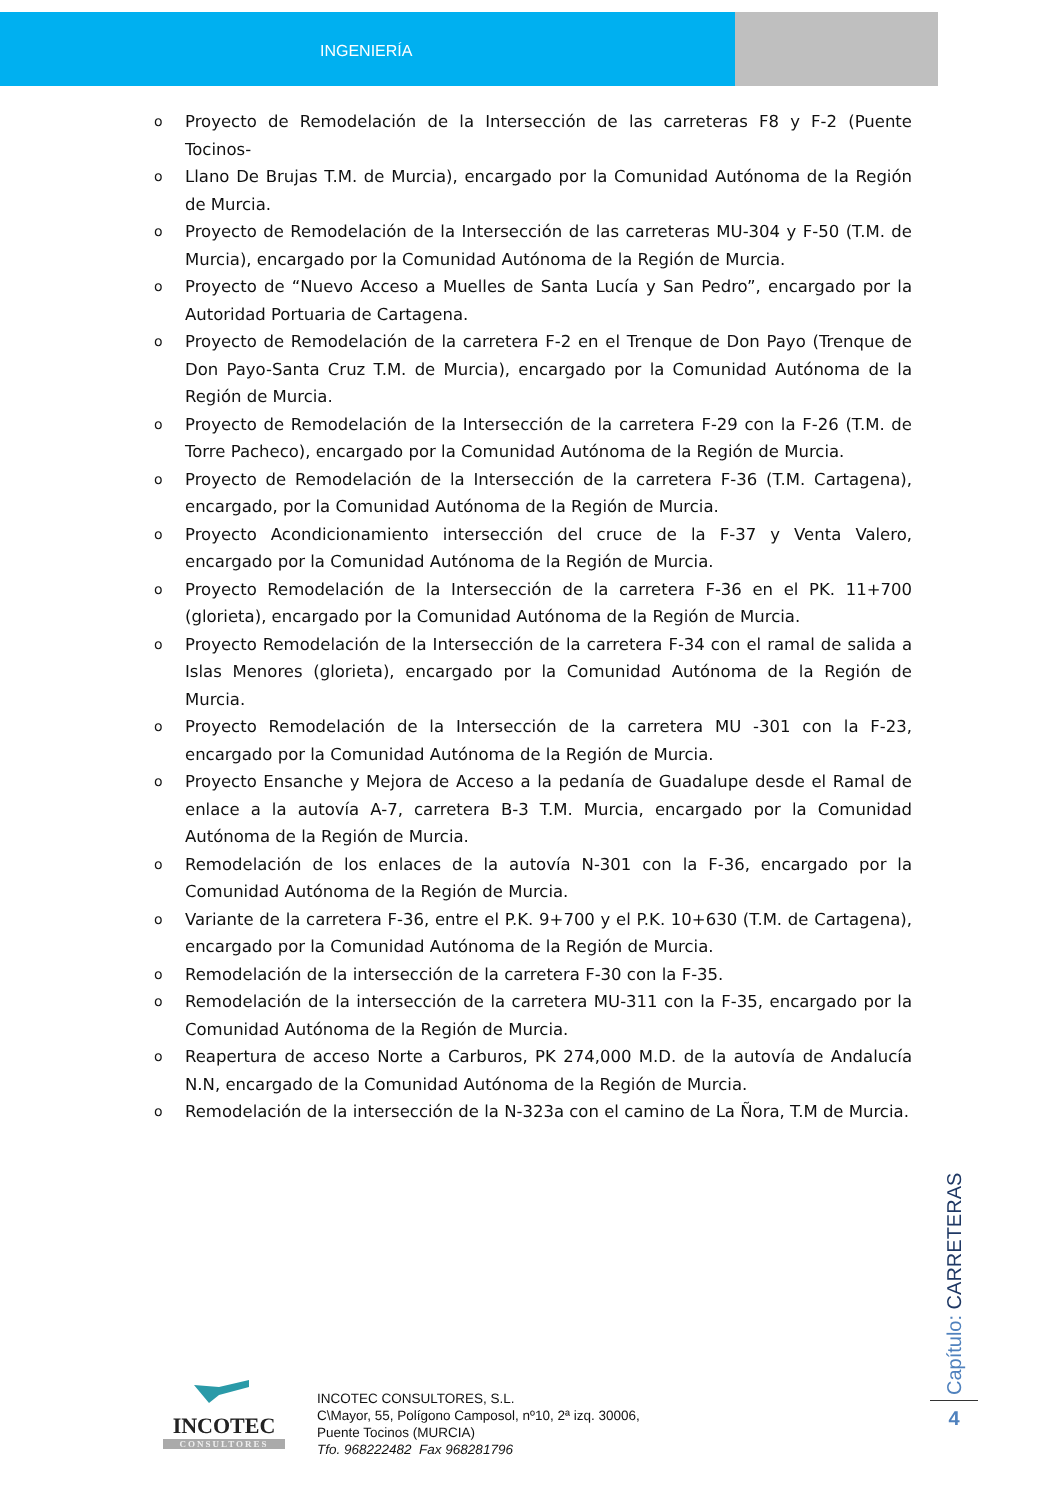INGENIERÍA
o Proyecto de Remodelación de la Intersección de las carreteras F8 y F-2 (Puente Tocinos-
o Llano De Brujas T.M. de Murcia), encargado por la Comunidad Autónoma de la Región de Murcia.
o Proyecto de Remodelación de la Intersección de las carreteras MU-304 y F-50 (T.M. de Murcia), encargado por la Comunidad Autónoma de la Región de Murcia.
o Proyecto de “Nuevo Acceso a Muelles de Santa Lucía y San Pedro”, encargado por la Autoridad Portuaria de Cartagena.
o Proyecto de Remodelación de la carretera F-2 en el Trenque de Don Payo (Trenque de Don Payo-Santa Cruz T.M. de Murcia), encargado por la Comunidad Autónoma de la Región de Murcia.
o Proyecto de Remodelación de la Intersección de la carretera F-29 con la F-26 (T.M. de Torre Pacheco), encargado por la Comunidad Autónoma de la Región de Murcia.
o Proyecto de Remodelación de la Intersección de la carretera F-36 (T.M. Cartagena), encargado, por la Comunidad Autónoma de la Región de Murcia.
o Proyecto Acondicionamiento intersección del cruce de la F-37 y Venta Valero, encargado por la Comunidad Autónoma de la Región de Murcia.
o Proyecto Remodelación de la Intersección de la carretera F-36 en el PK. 11+700 (glorieta), encargado por la Comunidad Autónoma de la Región de Murcia.
o Proyecto Remodelación de la Intersección de la carretera F-34 con el ramal de salida a Islas Menores (glorieta), encargado por la Comunidad Autónoma de la Región de Murcia.
o Proyecto Remodelación de la Intersección de la carretera MU -301 con la F-23, encargado por la Comunidad Autónoma de la Región de Murcia.
o Proyecto Ensanche y Mejora de Acceso a la pedanía de Guadalupe desde el Ramal de enlace a la autovía A-7, carretera B-3 T.M. Murcia, encargado por la Comunidad Autónoma de la Región de Murcia.
o Remodelación de los enlaces de la autovía N-301 con la F-36, encargado por la Comunidad Autónoma de la Región de Murcia.
o Variante de la carretera F-36, entre el P.K. 9+700 y el P.K. 10+630 (T.M. de Cartagena), encargado por la Comunidad Autónoma de la Región de Murcia.
o Remodelación de la intersección de la carretera F-30 con la F-35.
o Remodelación de la intersección de la carretera MU-311 con la F-35, encargado por la Comunidad Autónoma de la Región de Murcia.
o Reapertura de acceso Norte a Carburos, PK 274,000 M.D. de la autovía de Andalucía N.N, encargado de la Comunidad Autónoma de la Región de Murcia.
o Remodelación de la intersección de la N-323a con el camino de La Ñora, T.M de Murcia.
Capítulo: CARRETERAS
4
INCOTEC
CONSULTORES
INCOTEC CONSULTORES, S.L.
C\Mayor, 55, Polígono Camposol, nº10, 2ª izq. 30006,
Puente Tocinos (MURCIA)
Tfo. 968222482 Fax 968281796